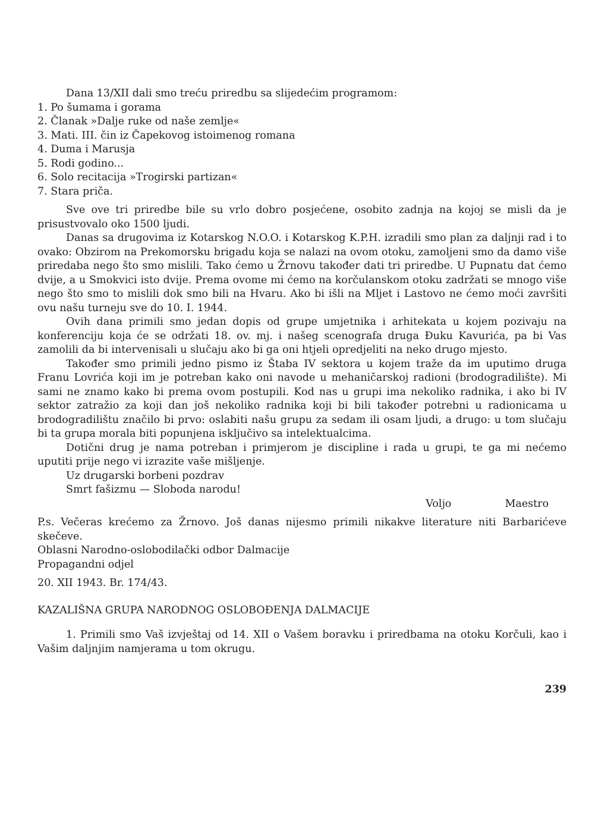Dana 13/XII dali smo treću priredbu sa slijedećim programom:
1. Po šumama i gorama
2. Članak »Dalje ruke od naše zemlje«
3. Mati. III. čin iz Čapekovog istoimenog romana
4. Duma i Marusja
5. Rodi godino...
6. Solo recitacija »Trogirski partizan«
7. Stara priča.
Sve ove tri priredbe bile su vrlo dobro posjećene, osobito zadnja na kojoj se misli da je prisustvovalo oko 1500 ljudi.
Danas sa drugovima iz Kotarskog N.O.O. i Kotarskog K.P.H. izradili smo plan za daljnji rad i to ovako: Obzirom na Prekomorsku brigadu koja se nalazi na ovom otoku, zamoljeni smo da damo više priredaba nego što smo mislili. Tako ćemo u Žrnovu također dati tri priredbe. U Pupnatu dat ćemo dvije, a u Smokvici isto dvije. Prema ovome mi ćemo na korčulanskom otoku zadržati se mnogo više nego što smo to mislili dok smo bili na Hvaru. Ako bi išli na Mljet i Lastovo ne ćemo moći završiti ovu našu turneju sve do 10. I. 1944.
Ovih dana primili smo jedan dopis od grupe umjetnika i arhitekata u kojem pozivaju na konferenciju koja će se održati 18. ov. mj. i našeg scenografa druga Đuku Kavurića, pa bi Vas zamolili da bi intervenisali u slučaju ako bi ga oni htjeli opredjeliti na neko drugo mjesto.
Također smo primili jedno pismo iz Štaba IV sektora u kojem traže da im uputimo druga Franu Lovrića koji im je potreban kako oni navode u mehaničarskoj radioni (brodogradilište). Mi sami ne znamo kako bi prema ovom postupili. Kod nas u grupi ima nekoliko radnika, i ako bi IV sektor zatražio za koji dan još nekoliko radnika koji bi bili također potrebni u radionicama u brodogradilištu značilo bi prvo: oslabiti našu grupu za sedam ili osam ljudi, a drugo: u tom slučaju bi ta grupa morala biti popunjena isključivo sa intelektualcima.
Dotični drug je nama potreban i primjerom je discipline i rada u grupi, te ga mi nećemo uputiti prije nego vi izrazite vaše mišljenje.
Uz drugarski borbeni pozdrav
Smrt fašizmu — Sloboda narodu!
Voljo Maestro
P.s. Večeras krećemo za Žrnovo. Još danas nijesmo primili nikakve literature niti Barbarićeve skečeve.
Oblasni Narodno-oslobodilački odbor Dalmacije
Propagandni odjel
20. XII 1943. Br. 174/43.
KAZALIŠNA GRUPA NARODNOG OSLOBOĐENJA DALMACIJE
1. Primili smo Vaš izvještaj od 14. XII o Vašem boravku i priredbama na otoku Korčuli, kao i Vašim daljnjim namjerama u tom okrugu.
239